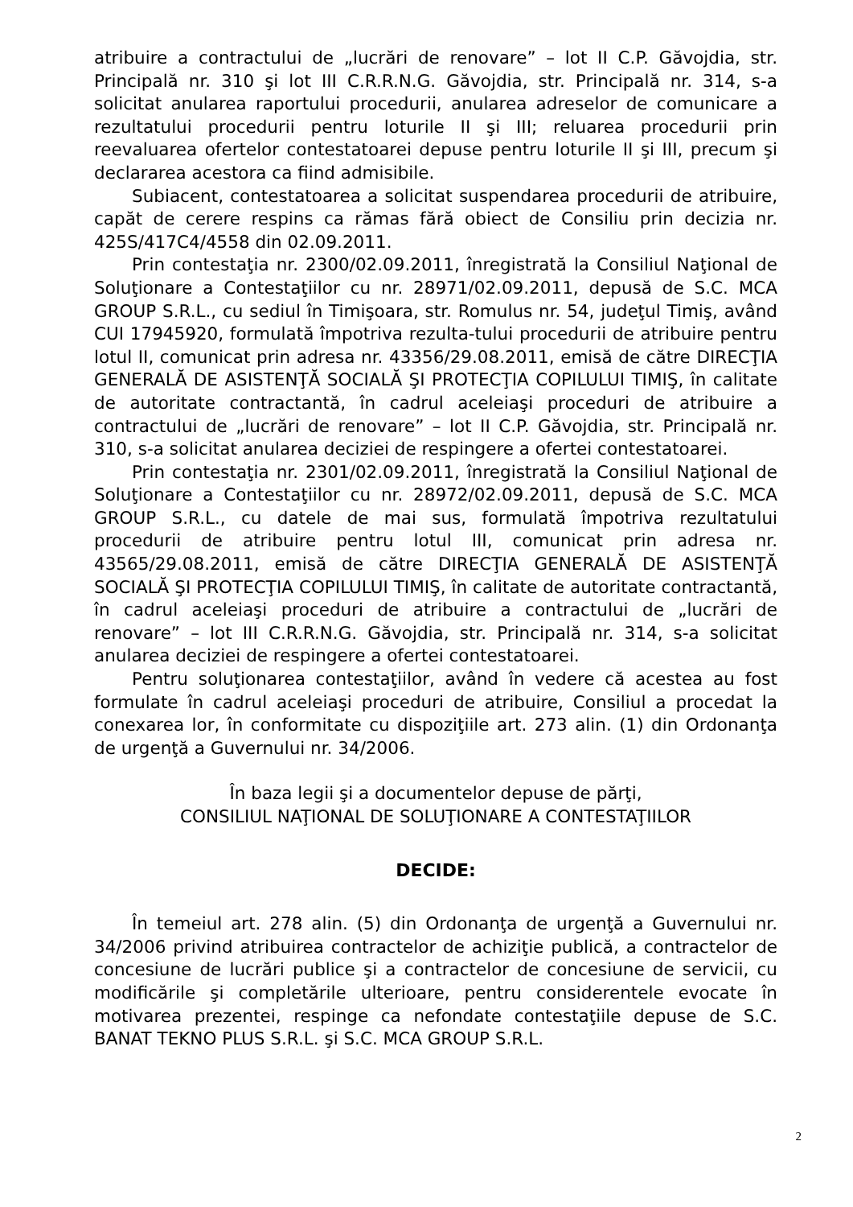atribuire a contractului de „lucrări de renovare” – lot II C.P. Găvojdia, str. Principală nr. 310 şi lot III C.R.R.N.G. Găvojdia, str. Principală nr. 314, s-a solicitat anularea raportului procedurii, anularea adreselor de comunicare a rezultatului procedurii pentru loturile II şi III; reluarea procedurii prin reevaluarea ofertelor contestatoarei depuse pentru loturile II şi III, precum şi declararea acestora ca fiind admisibile.
Subiacent, contestatoarea a solicitat suspendarea procedurii de atribuire, capăt de cerere respins ca rămas fără obiect de Consiliu prin decizia nr. 425S/417C4/4558 din 02.09.2011.
Prin contestaţia nr. 2300/02.09.2011, înregistrată la Consiliul Naţional de Soluţionare a Contestaţiilor cu nr. 28971/02.09.2011, depusă de S.C. MCA GROUP S.R.L., cu sediul în Timişoara, str. Romulus nr. 54, judeţul Timiş, având CUI 17945920, formulată împotriva rezulta-tului procedurii de atribuire pentru lotul II, comunicat prin adresa nr. 43356/29.08.2011, emisă de către DIRECŢIA GENERALĂ DE ASISTENŢĂ SOCIALĂ ŞI PROTECŢIA COPILULUI TIMIŞ, în calitate de autoritate contractantă, în cadrul aceleiaşi proceduri de atribuire a contractului de „lucrări de renovare” – lot II C.P. Găvojdia, str. Principală nr. 310, s-a solicitat anularea deciziei de respingere a ofertei contestatoarei.
Prin contestaţia nr. 2301/02.09.2011, înregistrată la Consiliul Naţional de Soluţionare a Contestaţiilor cu nr. 28972/02.09.2011, depusă de S.C. MCA GROUP S.R.L., cu datele de mai sus, formulată împotriva rezultatului procedurii de atribuire pentru lotul III, comunicat prin adresa nr. 43565/29.08.2011, emisă de către DIRECŢIA GENERALĂ DE ASISTENŢĂ SOCIALĂ ŞI PROTECŢIA COPILULUI TIMIŞ, în calitate de autoritate contractantă, în cadrul aceleiaşi proceduri de atribuire a contractului de „lucrări de renovare” – lot III C.R.R.N.G. Găvojdia, str. Principală nr. 314, s-a solicitat anularea deciziei de respingere a ofertei contestatoarei.
Pentru soluţionarea contestaţiilor, având în vedere că acestea au fost formulate în cadrul aceleiaşi proceduri de atribuire, Consiliul a procedat la conexarea lor, în conformitate cu dispoziţiile art. 273 alin. (1) din Ordonanţa de urgenţă a Guvernului nr. 34/2006.
În baza legii şi a documentelor depuse de părţi,
CONSILIUL NAŢIONAL DE SOLUŢIONARE A CONTESTAŢIILOR
DECIDE:
În temeiul art. 278 alin. (5) din Ordonanţa de urgenţă a Guvernului nr. 34/2006 privind atribuirea contractelor de achiziţie publică, a contractelor de concesiune de lucrări publice şi a contractelor de concesiune de servicii, cu modificările şi completările ulterioare, pentru considerentele evocate în motivarea prezentei, respinge ca nefondate contestaţiile depuse de S.C. BANAT TEKNO PLUS S.R.L. şi S.C. MCA GROUP S.R.L.
2